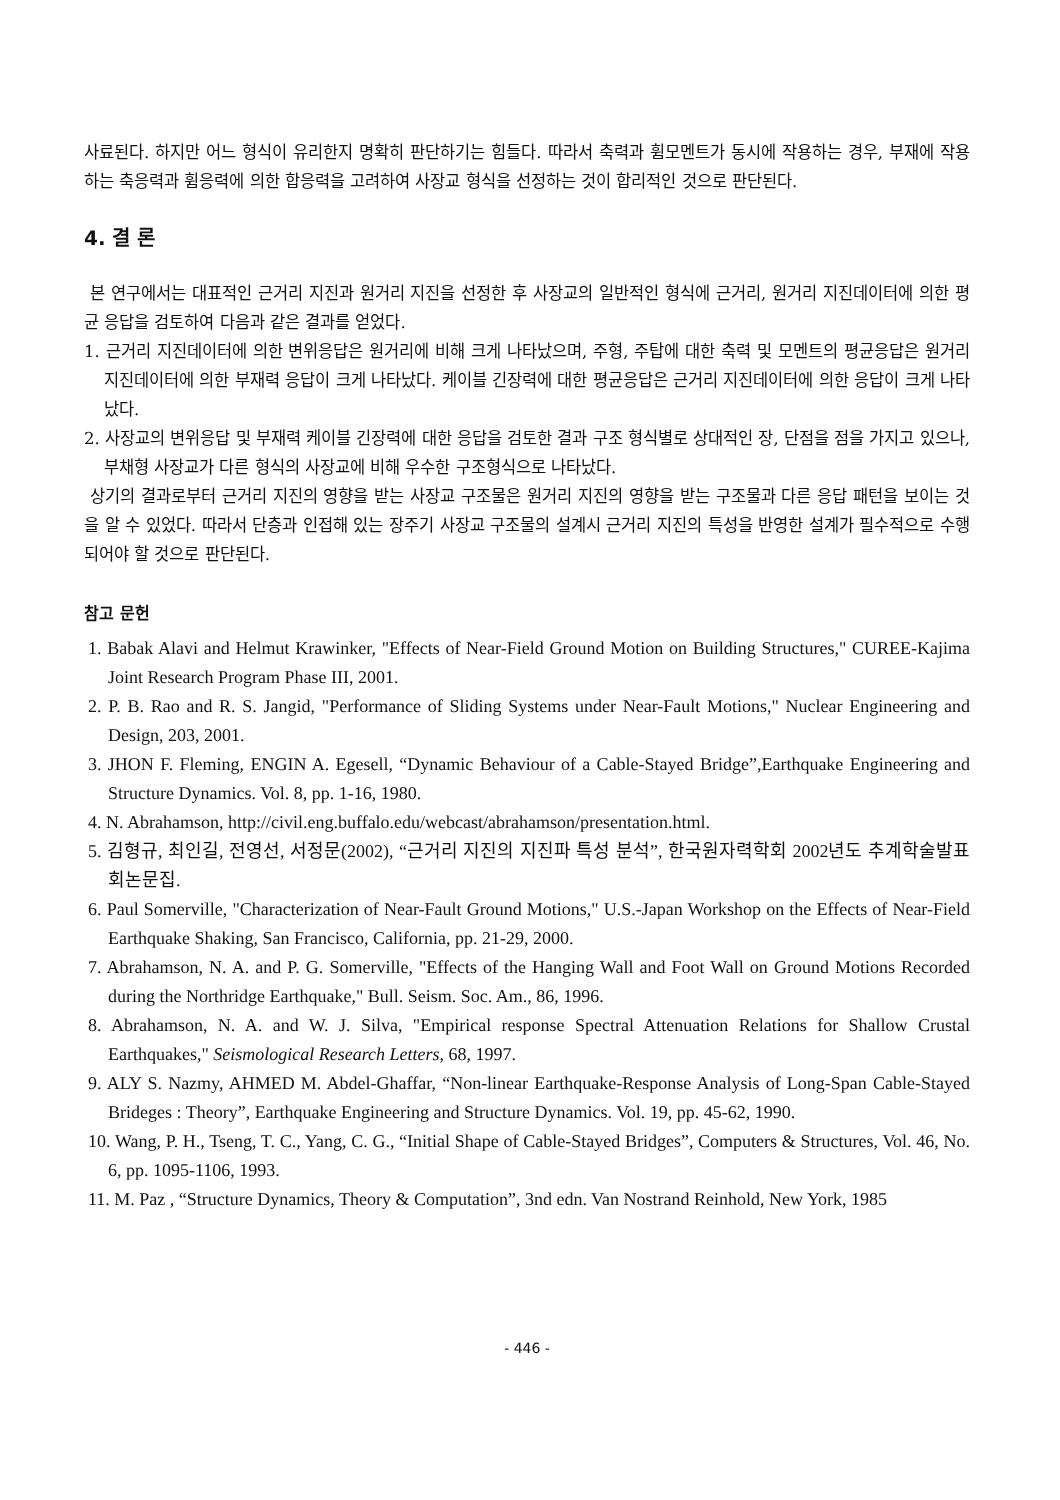사료된다. 하지만 어느 형식이 유리한지 명확히 판단하기는 힘들다. 따라서 축력과 휨모멘트가 동시에 작용하는 경우, 부재에 작용하는 축응력과 휨응력에 의한 합응력을 고려하여 사장교 형식을 선정하는 것이 합리적인 것으로 판단된다.
4. 결 론
본 연구에서는 대표적인 근거리 지진과 원거리 지진을 선정한 후 사장교의 일반적인 형식에 근거리, 원거리 지진데이터에 의한 평균 응답을 검토하여 다음과 같은 결과를 얻었다.
1. 근거리 지진데이터에 의한 변위응답은 원거리에 비해 크게 나타났으며, 주형, 주탑에 대한 축력 및 모멘트의 평균응답은 원거리 지진데이터에 의한 부재력 응답이 크게 나타났다. 케이블 긴장력에 대한 평균응답은 근거리 지진데이터에 의한 응답이 크게 나타났다.
2. 사장교의 변위응답 및 부재력 케이블 긴장력에 대한 응답을 검토한 결과 구조 형식별로 상대적인 장, 단점을 점을 가지고 있으나, 부채형 사장교가 다른 형식의 사장교에 비해 우수한 구조형식으로 나타났다.
상기의 결과로부터 근거리 지진의 영향을 받는 사장교 구조물은 원거리 지진의 영향을 받는 구조물과 다른 응답 패턴을 보이는 것을 알 수 있었다. 따라서 단층과 인접해 있는 장주기 사장교 구조물의 설계시 근거리 지진의 특성을 반영한 설계가 필수적으로 수행되어야 할 것으로 판단된다.
참고 문헌
1. Babak Alavi and Helmut Krawinker, "Effects of Near-Field Ground Motion on Building Structures," CUREE-Kajima Joint Research Program Phase III, 2001.
2. P. B. Rao and R. S. Jangid, "Performance of Sliding Systems under Near-Fault Motions," Nuclear Engineering and Design, 203, 2001.
3. JHON F. Fleming, ENGIN A. Egesell, “Dynamic Behaviour of a Cable-Stayed Bridge”,Earthquake Engineering and Structure Dynamics. Vol. 8, pp. 1-16, 1980.
4. N. Abrahamson, http://civil.eng.buffalo.edu/webcast/abrahamson/presentation.html.
5. 김형규, 최인길, 전영선, 서정문(2002), “근거리 지진의 지진파 특성 분석”, 한국원자력학회 2002년도 추계학술발표회논문집.
6. Paul Somerville, "Characterization of Near-Fault Ground Motions," U.S.-Japan Workshop on the Effects of Near-Field Earthquake Shaking, San Francisco, California, pp. 21-29, 2000.
7. Abrahamson, N. A. and P. G. Somerville, "Effects of the Hanging Wall and Foot Wall on Ground Motions Recorded during the Northridge Earthquake," Bull. Seism. Soc. Am., 86, 1996.
8. Abrahamson, N. A. and W. J. Silva, "Empirical response Spectral Attenuation Relations for Shallow Crustal Earthquakes," Seismological Research Letters, 68, 1997.
9. ALY S. Nazmy, AHMED M. Abdel-Ghaffar, “Non-linear Earthquake-Response Analysis of Long-Span Cable-Stayed Brideges : Theory”, Earthquake Engineering and Structure Dynamics. Vol. 19, pp. 45-62, 1990.
10. Wang, P. H., Tseng, T. C., Yang, C. G., “Initial Shape of Cable-Stayed Bridges”, Computers & Structures, Vol. 46, No. 6, pp. 1095-1106, 1993.
11. M. Paz , “Structure Dynamics, Theory & Computation”, 3nd edn. Van Nostrand Reinhold, New York, 1985
- 446 -